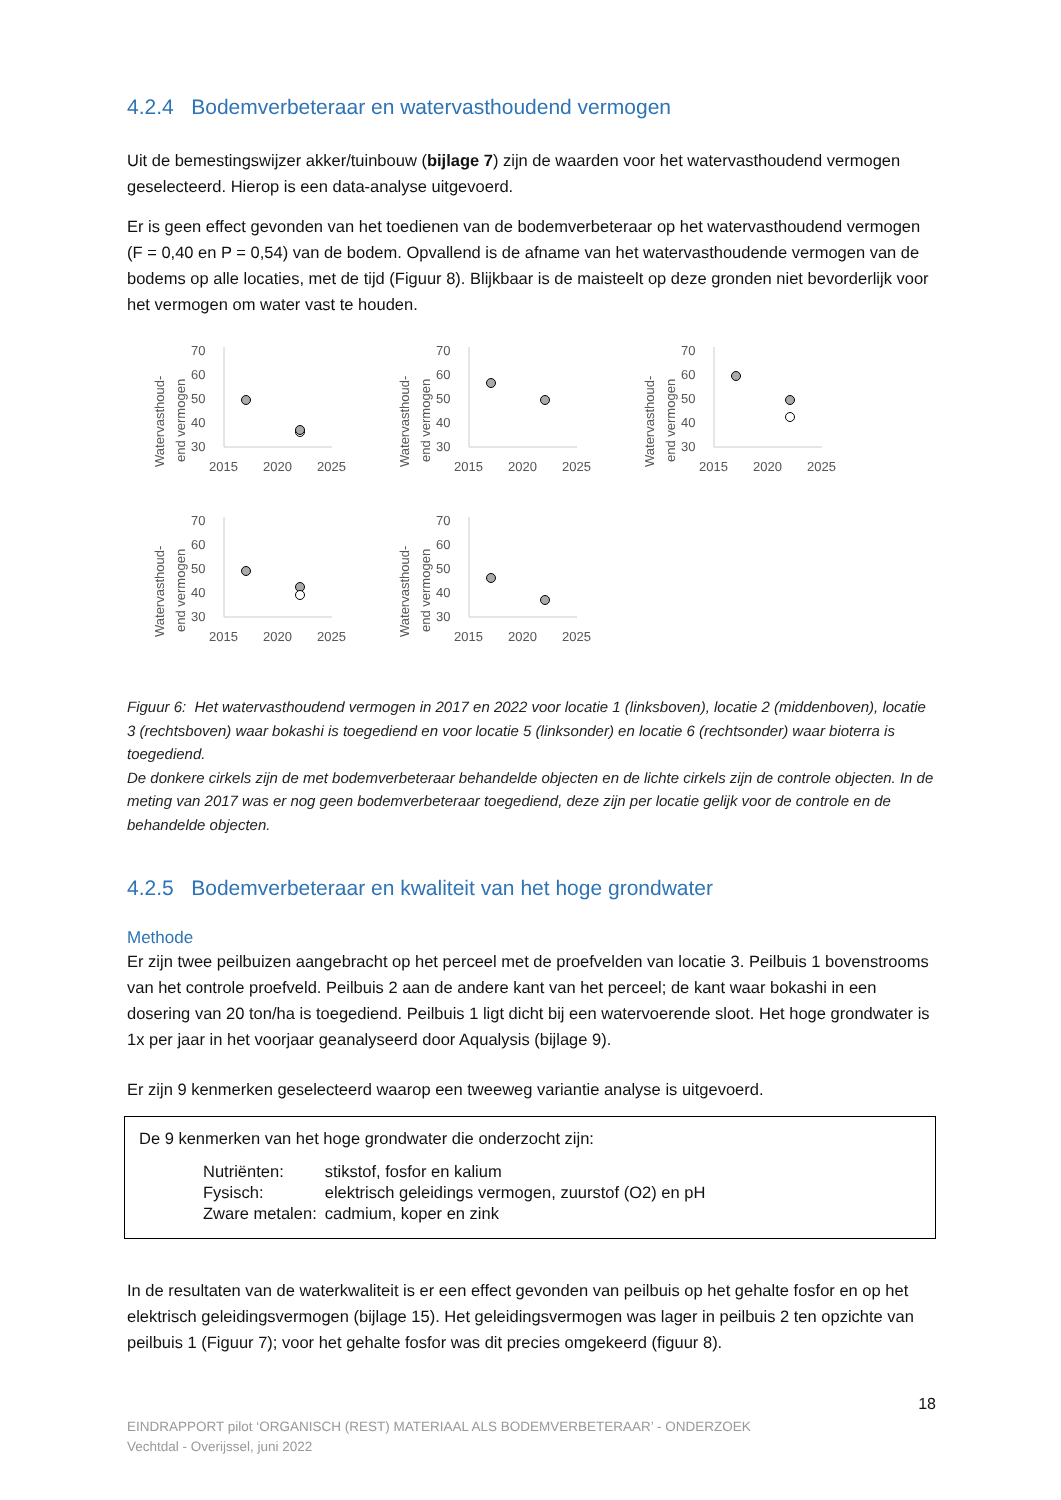4.2.4 Bodemverbeteraar en watervasthoudend vermogen
Uit de bemestingswijzer akker/tuinbouw (bijlage 7) zijn de waarden voor het watervasthoudend vermogen geselecteerd. Hierop is een data-analyse uitgevoerd.
Er is geen effect gevonden van het toedienen van de bodemverbeteraar op het watervasthoudend vermogen (F = 0,40 en P = 0,54) van de bodem. Opvallend is de afname van het watervasthoudende vermogen van de bodems op alle locaties, met de tijd (Figuur 8). Blijkbaar is de maisteelt op deze gronden niet bevorderlijk voor het vermogen om water vast te houden.
Watervasthoud-
end vermogen
70
60
50
40
30
2015
2020
2025
Watervasthoud-
end vermogen
70
60
50
40
30
2015
2020
2025
Watervasthoud-
end vermogen
70
60
50
40
30
2015
2020
2025
Watervasthoud-
end vermogen
70
60
50
40
30
2015
2020
2025
Watervasthoud-
end vermogen
70
60
50
40
30
2015
2020
2025
Figuur 6: Het watervasthoudend vermogen in 2017 en 2022 voor locatie 1 (linksboven), locatie 2 (middenboven), locatie 3 (rechtsboven) waar bokashi is toegediend en voor locatie 5 (linksonder) en locatie 6 (rechtsonder) waar bioterra is toegediend.
De donkere cirkels zijn de met bodemverbeteraar behandelde objecten en de lichte cirkels zijn de controle objecten. In de meting van 2017 was er nog geen bodemverbeteraar toegediend, deze zijn per locatie gelijk voor de controle en de behandelde objecten.
4.2.5 Bodemverbeteraar en kwaliteit van het hoge grondwater
Methode
Er zijn twee peilbuizen aangebracht op het perceel met de proefvelden van locatie 3. Peilbuis 1 bovenstrooms van het controle proefveld. Peilbuis 2 aan de andere kant van het perceel; de kant waar bokashi in een dosering van 20 ton/ha is toegediend. Peilbuis 1 ligt dicht bij een watervoerende sloot. Het hoge grondwater is 1x per jaar in het voorjaar geanalyseerd door Aqualysis (bijlage 9).
Er zijn 9 kenmerken geselecteerd waarop een tweeweg variantie analyse is uitgevoerd.
De 9 kenmerken van het hoge grondwater die onderzocht zijn:
| Nutriënten: | stikstof, fosfor en kalium |
| Fysisch: | elektrisch geleidings vermogen, zuurstof (O2) en pH |
| Zware metalen: | cadmium, koper en zink |
In de resultaten van de waterkwaliteit is er een effect gevonden van peilbuis op het gehalte fosfor en op het elektrisch geleidingsvermogen (bijlage 15). Het geleidingsvermogen was lager in peilbuis 2 ten opzichte van peilbuis 1 (Figuur 7); voor het gehalte fosfor was dit precies omgekeerd (figuur 8).
18
EINDRAPPORT pilot ‘ORGANISCH (REST) MATERIAAL ALS BODEMVERBETERAAR’ - ONDERZOEK
Vechtdal - Overijssel, juni 2022